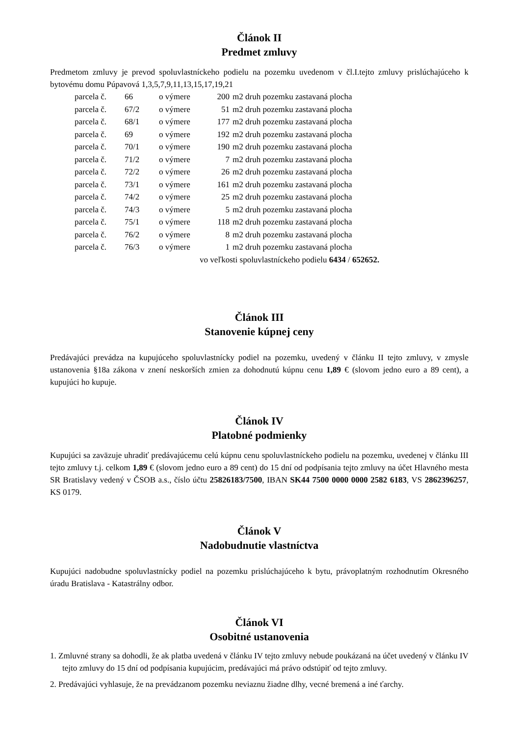Článok II
Predmet zmluvy
Predmetom zmluvy je prevod spoluvlastníckeho podielu na pozemku uvedenom v čl.I.tejto zmluvy prislúchajúceho k bytovému domu Púpavová 1,3,5,7,9,11,13,15,17,19,21
| parcela č. | 66 | o výmere | 200 | m2 druh pozemku zastavaná plocha |
| parcela č. | 67/2 | o výmere | 51 | m2 druh pozemku zastavaná plocha |
| parcela č. | 68/1 | o výmere | 177 | m2 druh pozemku zastavaná plocha |
| parcela č. | 69 | o výmere | 192 | m2 druh pozemku zastavaná plocha |
| parcela č. | 70/1 | o výmere | 190 | m2 druh pozemku zastavaná plocha |
| parcela č. | 71/2 | o výmere | 7 | m2 druh pozemku zastavaná plocha |
| parcela č. | 72/2 | o výmere | 26 | m2 druh pozemku zastavaná plocha |
| parcela č. | 73/1 | o výmere | 161 | m2 druh pozemku zastavaná plocha |
| parcela č. | 74/2 | o výmere | 25 | m2 druh pozemku zastavaná plocha |
| parcela č. | 74/3 | o výmere | 5 | m2 druh pozemku zastavaná plocha |
| parcela č. | 75/1 | o výmere | 118 | m2 druh pozemku zastavaná plocha |
| parcela č. | 76/2 | o výmere | 8 | m2 druh pozemku zastavaná plocha |
| parcela č. | 76/3 | o výmere | 1 | m2 druh pozemku zastavaná plocha |
vo veľkosti spoluvlastníckeho podielu 6434 / 652652.
Článok III
Stanovenie kúpnej ceny
Predávajúci prevádza na kupujúceho spoluvlastnícky podiel na pozemku, uvedený v článku II tejto zmluvy, v zmysle ustanovenia §18a zákona v znení neskorších zmien za dohodnutú kúpnu cenu 1,89 € (slovom jedno euro a 89 cent), a kupujúci ho kupuje.
Článok IV
Platobné podmienky
Kupujúci sa zaväzuje uhradiť predávajúcemu celú kúpnu cenu spoluvlastníckeho podielu na pozemku, uvedenej v článku III tejto zmluvy t.j. celkom 1,89 € (slovom jedno euro a 89 cent) do 15 dní od podpísania tejto zmluvy na účet Hlavného mesta SR Bratislavy vedený v ČSOB a.s., číslo účtu 25826183/7500, IBAN SK44 7500 0000 0000 2582 6183, VS 2862396257, KS 0179.
Článok V
Nadobudnutie vlastníctva
Kupujúci nadobudne spoluvlastnícky podiel na pozemku prislúchajúceho k bytu, právoplatným rozhodnutím Okresného úradu Bratislava - Katastrálny odbor.
Článok VI
Osobitné ustanovenia
1. Zmluvné strany sa dohodli, že ak platba uvedená v článku IV tejto zmluvy nebude poukázaná na účet uvedený v článku IV tejto zmluvy do 15 dní od podpísania kupujúcim, predávajúci má právo odstúpiť od tejto zmluvy.
2. Predávajúci vyhlasuje, že na prevádzanom pozemku neviaznu žiadne dlhy, vecné bremená a iné ťarchy.